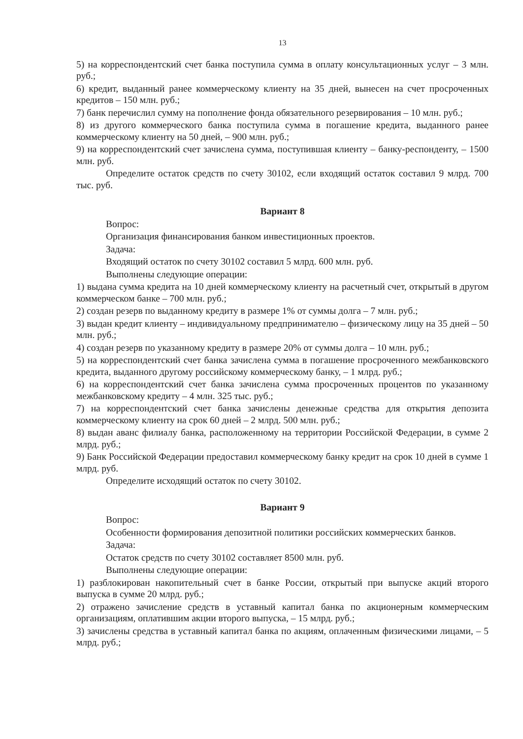13
5) на корреспондентский счет банка поступила сумма в оплату консультационных услуг – 3 млн. руб.;
6) кредит, выданный ранее коммерческому клиенту на 35 дней, вынесен на счет просроченных кредитов – 150 млн. руб.;
7) банк перечислил сумму на пополнение фонда обязательного резервирования – 10 млн. руб.;
8) из другого коммерческого банка поступила сумма в погашение кредита, выданного ранее коммерческому клиенту на 50 дней, – 900 млн. руб.;
9) на корреспондентский счет зачислена сумма, поступившая клиенту – банку-респонденту, – 1500 млн. руб.
Определите остаток средств по счету 30102, если входящий остаток составил 9 млрд. 700 тыс. руб.
Вариант 8
Вопрос:
Организация финансирования банком инвестиционных проектов.
Задача:
Входящий остаток по счету 30102 составил 5 млрд. 600 млн. руб.
Выполнены следующие операции:
1) выдана сумма кредита на 10 дней коммерческому клиенту на расчетный счет, открытый в другом коммерческом банке – 700 млн. руб.;
2) создан резерв по выданному кредиту в размере 1% от суммы долга – 7 млн. руб.;
3) выдан кредит клиенту – индивидуальному предпринимателю – физическому лицу на 35 дней – 50 млн. руб.;
4) создан резерв по указанному кредиту в размере 20% от суммы долга – 10 млн. руб.;
5) на корреспондентский счет банка зачислена сумма в погашение просроченного межбанковского кредита, выданного другому российскому коммерческому банку, – 1 млрд. руб.;
6) на корреспондентский счет банка зачислена сумма просроченных процентов по указанному межбанковскому кредиту – 4 млн. 325 тыс. руб.;
7) на корреспондентский счет банка зачислены денежные средства для открытия депозита коммерческому клиенту на срок 60 дней – 2 млрд. 500 млн. руб.;
8) выдан аванс филиалу банка, расположенному на территории Российской Федерации, в сумме 2 млрд. руб.;
9) Банк Российской Федерации предоставил коммерческому банку кредит на срок 10 дней в сумме 1 млрд. руб.
Определите исходящий остаток по счету 30102.
Вариант 9
Вопрос:
Особенности формирования депозитной политики российских коммерческих банков.
Задача:
Остаток средств по счету 30102 составляет 8500 млн. руб.
Выполнены следующие операции:
1) разблокирован накопительный счет в банке России, открытый при выпуске акций второго выпуска в сумме 20 млрд. руб.;
2) отражено зачисление средств в уставный капитал банка по акционерным коммерческим организациям, оплатившим акции второго выпуска, – 15 млрд. руб.;
3) зачислены средства в уставный капитал банка по акциям, оплаченным физическими лицами, – 5 млрд. руб.;